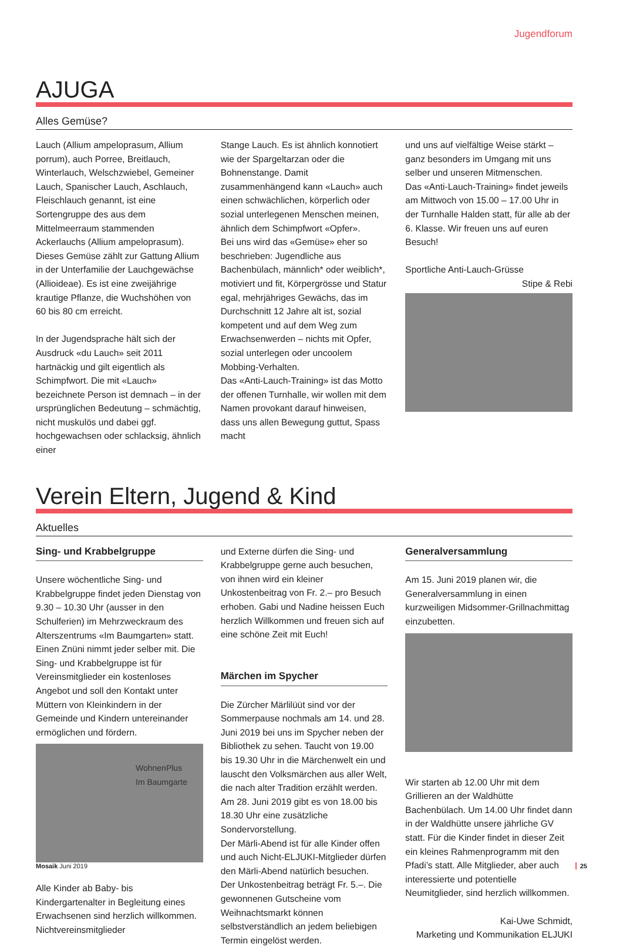Jugendforum
AJUGA
Alles Gemüse?
Lauch (Allium ampeloprasum, Allium porrum), auch Porree, Breitlauch, Winterlauch, Welschzwiebel, Gemeiner Lauch, Spanischer Lauch, Aschlauch, Fleischlauch genannt, ist eine Sortengruppe des aus dem Mittelmeerraum stammenden Ackerlauchs (Allium ampeloprasum). Dieses Gemüse zählt zur Gattung Allium in der Unterfamilie der Lauchgewächse (Allioideae). Es ist eine zweijährige krautige Pflanze, die Wuchshöhen von 60 bis 80 cm erreicht.
In der Jugendsprache hält sich der Ausdruck «du Lauch» seit 2011 hartnäckig und gilt eigentlich als Schimpfwort. Die mit «Lauch» bezeichnete Person ist demnach – in der ursprünglichen Bedeutung – schmächtig, nicht muskulös und dabei ggf. hochgewachsen oder schlacksig, ähnlich einer
Stange Lauch. Es ist ähnlich konnotiert wie der Spargeltarzan oder die Bohnenstange. Damit zusammenhängend kann «Lauch» auch einen schwächlichen, körperlich oder sozial unterlegenen Menschen meinen, ähnlich dem Schimpfwort «Opfer».
Bei uns wird das «Gemüse» eher so beschrieben: Jugendliche aus Bachenbülach, männlich* oder weiblich*, motiviert und fit, Körpergrösse und Statur egal, mehrjähriges Gewächs, das im Durchschnitt 12 Jahre alt ist, sozial kompetent und auf dem Weg zum Erwachsenwerden – nichts mit Opfer, sozial unterlegen oder uncoolem Mobbing-Verhalten.
Das «Anti-Lauch-Training» ist das Motto der offenen Turnhalle, wir wollen mit dem Namen provokant darauf hinweisen, dass uns allen Bewegung guttut, Spass macht
und uns auf vielfältige Weise stärkt – ganz besonders im Umgang mit uns selber und unseren Mitmenschen.
Das «Anti-Lauch-Training» findet jeweils am Mittwoch von 15.00 – 17.00 Uhr in der Turnhalle Halden statt, für alle ab der 6. Klasse. Wir freuen uns auf euren Besuch!
Sportliche Anti-Lauch-Grüsse
Stipe & Rebi
Verein Eltern, Jugend & Kind
Aktuelles
Sing- und Krabbelgruppe
Unsere wöchentliche Sing- und Krabbelgruppe findet jeden Dienstag von 9.30 – 10.30 Uhr (ausser in den Schulferien) im Mehrzweckraum des Alterszentrums «Im Baumgarten» statt. Einen Znüni nimmt jeder selber mit. Die Sing- und Krabbelgruppe ist für Vereinsmitglieder ein kostenloses Angebot und soll den Kontakt unter Müttern von Kleinkindern in der Gemeinde und Kindern untereinander ermöglichen und fördern.
WohnenPlus
Im Baumgarte
Alle Kinder ab Baby- bis Kindergartenalter in Begleitung eines Erwachsenen sind herzlich willkommen. Nichtvereinsmitglieder
und Externe dürfen die Sing- und Krabbelgruppe gerne auch besuchen, von ihnen wird ein kleiner Unkostenbeitrag von Fr. 2.– pro Besuch erhoben. Gabi und Nadine heissen Euch herzlich Willkommen und freuen sich auf eine schöne Zeit mit Euch!
Märchen im Spycher
Die Zürcher Märlilüüt sind vor der Sommerpause nochmals am 14. und 28. Juni 2019 bei uns im Spycher neben der Bibliothek zu sehen. Taucht von 19.00 bis 19.30 Uhr in die Märchenwelt ein und lauscht den Volksmärchen aus aller Welt, die nach alter Tradition erzählt werden. Am 28. Juni 2019 gibt es von 18.00 bis 18.30 Uhr eine zusätzliche Sondervorstellung.
Der Märli-Abend ist für alle Kinder offen und auch Nicht-ELJUKI-Mitglieder dürfen den Märli-Abend natürlich besuchen.
Der Unkostenbeitrag beträgt Fr. 5.–. Die gewonnenen Gutscheine vom Weihnachtsmarkt können selbstverständlich an jedem beliebigen Termin eingelöst werden.
Generalversammlung
Am 15. Juni 2019 planen wir, die Generalversammlung in einen kurzweiligen Midsommer-Grillnachmittag einzubetten.
Wir starten ab 12.00 Uhr mit dem Grillieren an der Waldhütte Bachenbülach. Um 14.00 Uhr findet dann in der Waldhütte unsere jährliche GV statt. Für die Kinder findet in dieser Zeit ein kleines Rahmenprogramm mit den Pfadi’s statt. Alle Mitglieder, aber auch interessierte und potentielle Neumitglieder, sind herzlich willkommen.
Kai-Uwe Schmidt,
Marketing und Kommunikation ELJUKI
Mosaik Juni 2019 25